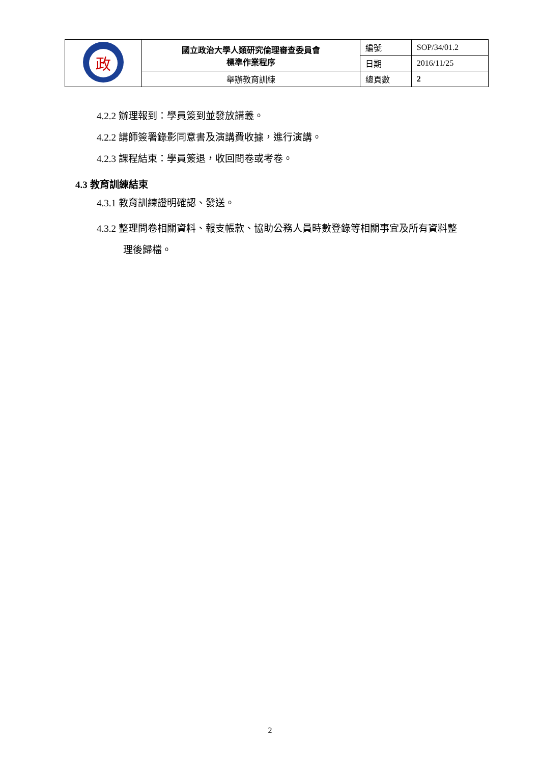| 政 | 國立政治大學人類研究倫理審查委員會 標準作業程序 | 編號 | SOP/34/01.2 |
| | | 日期 | 2016/11/25 |
| | 舉辦教育訓練 | 總頁數 | 2 |
4.2.2 辦理報到：學員簽到並發放講義。
4.2.2 講師簽署錄影同意書及演講費收據，進行演講。
4.2.3 課程結束：學員簽退，收回問卷或考卷。
4.3 教育訓練結束
4.3.1 教育訓練證明確認、發送。
4.3.2 整理問卷相關資料、報支帳款、協助公務人員時數登錄等相關事宜及所有資料整
理後歸檔。
2